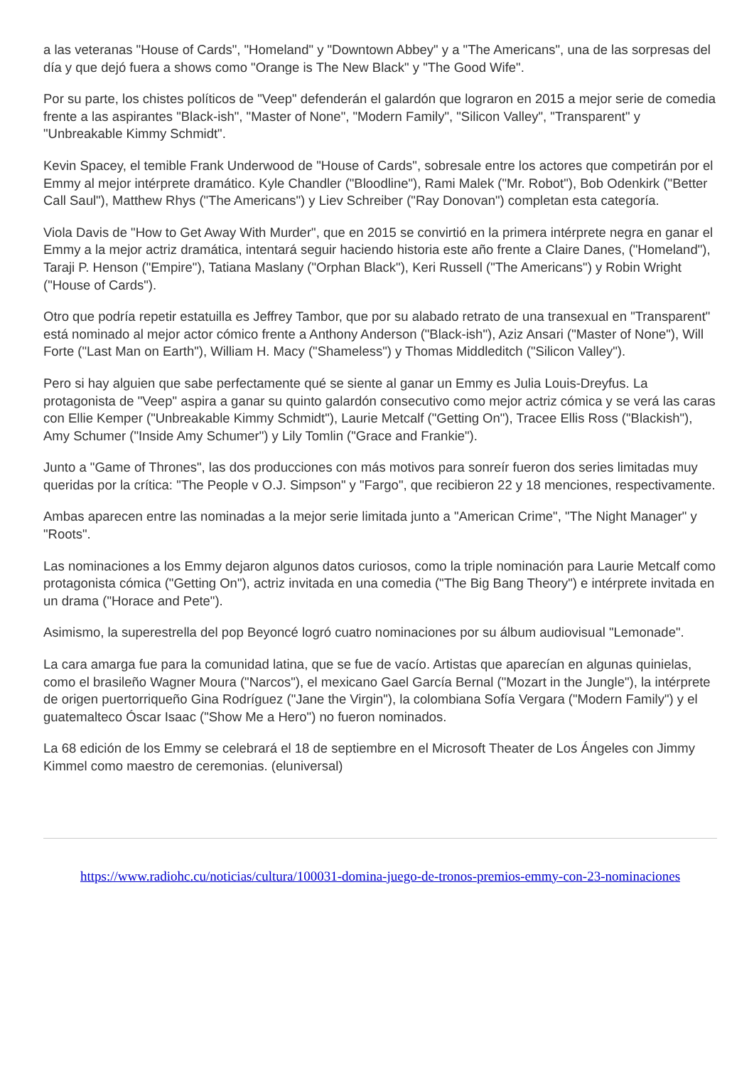a las veteranas "House of Cards", "Homeland" y "Downtown Abbey" y a "The Americans", una de las sorpresas del día y que dejó fuera a shows como "Orange is The New Black" y "The Good Wife".
Por su parte, los chistes políticos de "Veep" defenderán el galardón que lograron en 2015 a mejor serie de comedia frente a las aspirantes "Black-ish", "Master of None", "Modern Family", "Silicon Valley", "Transparent" y "Unbreakable Kimmy Schmidt".
Kevin Spacey, el temible Frank Underwood de "House of Cards", sobresale entre los actores que competirán por el Emmy al mejor intérprete dramático. Kyle Chandler ("Bloodline"), Rami Malek ("Mr. Robot"), Bob Odenkirk ("Better Call Saul"), Matthew Rhys ("The Americans") y Liev Schreiber ("Ray Donovan") completan esta categoría.
Viola Davis de "How to Get Away With Murder", que en 2015 se convirtió en la primera intérprete negra en ganar el Emmy a la mejor actriz dramática, intentará seguir haciendo historia este año frente a Claire Danes, ("Homeland"), Taraji P. Henson ("Empire"), Tatiana Maslany ("Orphan Black"), Keri Russell ("The Americans") y Robin Wright ("House of Cards").
Otro que podría repetir estatuilla es Jeffrey Tambor, que por su alabado retrato de una transexual en "Transparent" está nominado al mejor actor cómico frente a Anthony Anderson ("Black-ish"), Aziz Ansari ("Master of None"), Will Forte ("Last Man on Earth"), William H. Macy ("Shameless") y Thomas Middleditch ("Silicon Valley").
Pero si hay alguien que sabe perfectamente qué se siente al ganar un Emmy es Julia Louis-Dreyfus. La protagonista de "Veep" aspira a ganar su quinto galardón consecutivo como mejor actriz cómica y se verá las caras con Ellie Kemper ("Unbreakable Kimmy Schmidt"), Laurie Metcalf ("Getting On"), Tracee Ellis Ross ("Blackish"), Amy Schumer ("Inside Amy Schumer") y Lily Tomlin ("Grace and Frankie").
Junto a "Game of Thrones", las dos producciones con más motivos para sonreír fueron dos series limitadas muy queridas por la crítica: "The People v O.J. Simpson" y "Fargo", que recibieron 22 y 18 menciones, respectivamente.
Ambas aparecen entre las nominadas a la mejor serie limitada junto a "American Crime", "The Night Manager" y "Roots".
Las nominaciones a los Emmy dejaron algunos datos curiosos, como la triple nominación para Laurie Metcalf como protagonista cómica ("Getting On"), actriz invitada en una comedia ("The Big Bang Theory") e intérprete invitada en un drama ("Horace and Pete").
Asimismo, la superestrella del pop Beyoncé logró cuatro nominaciones por su álbum audiovisual "Lemonade".
La cara amarga fue para la comunidad latina, que se fue de vacío. Artistas que aparecían en algunas quinielas, como el brasileño Wagner Moura ("Narcos"), el mexicano Gael García Bernal ("Mozart in the Jungle"), la intérprete de origen puertorriqueño Gina Rodríguez ("Jane the Virgin"), la colombiana Sofía Vergara ("Modern Family") y el guatemalteco Óscar Isaac ("Show Me a Hero") no fueron nominados.
La 68 edición de los Emmy se celebrará el 18 de septiembre en el Microsoft Theater de Los Ángeles con Jimmy Kimmel como maestro de ceremonias. (eluniversal)
https://www.radiohc.cu/noticias/cultura/100031-domina-juego-de-tronos-premios-emmy-con-23-nominaciones